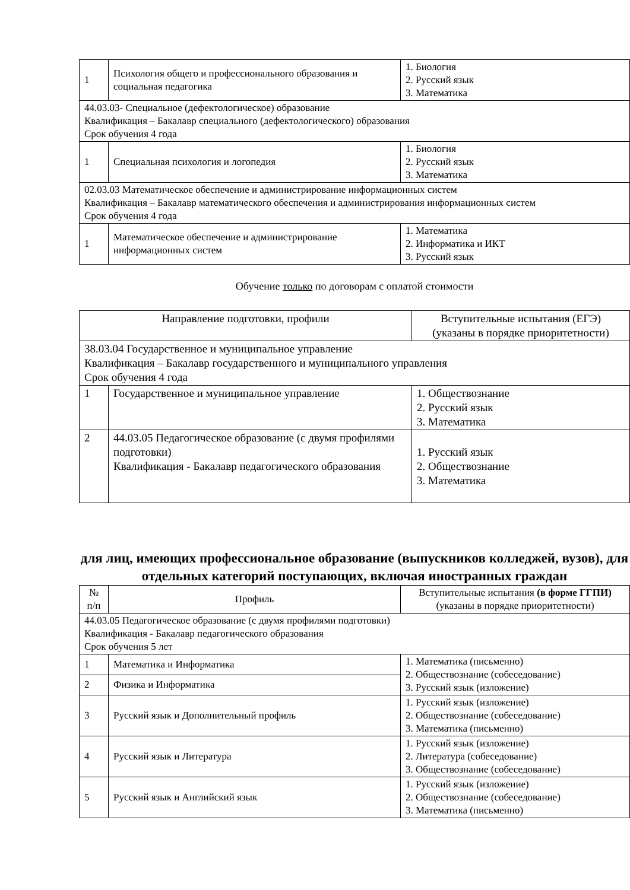| 1 | Психология общего и профессионального образования и социальная педагогика | 1. Биология 2. Русский язык 3. Математика |
| 44.03.03- Специальное (дефектологическое) образование Квалификация – Бакалавр специального (дефектологического) образования Срок обучения 4 года | | |
| 1 | Специальная психология и логопедия | 1. Биология 2. Русский язык 3. Математика |
| 02.03.03 Математическое обеспечение и администрирование информационных систем Квалификация – Бакалавр математического обеспечения и администрирования информационных систем Срок обучения 4 года | | |
| 1 | Математическое обеспечение и администрирование информационных систем | 1. Математика 2. Информатика и ИКТ 3. Русский язык |
Обучение только по договорам с оплатой стоимости
| Направление подготовки, профили | | Вступительные испытания (ЕГЭ) (указаны в порядке приоритетности) |
| --- | --- | --- |
| 38.03.04 Государственное и муниципальное управление Квалификация – Бакалавр государственного и муниципального управления Срок обучения 4 года | | |
| 1 | Государственное и муниципальное управление | 1. Обществознание 2. Русский язык 3. Математика |
| 2 | 44.03.05 Педагогическое образование (с двумя профилями подготовки) Квалификация - Бакалавр педагогического образования | 1. Русский язык 2. Обществознание 3. Математика |
для лиц, имеющих профессиональное образование (выпускников колледжей, вузов), для отдельных категорий поступающих, включая иностранных граждан
| № п/п | Профиль | Вступительные испытания (в форме ГГПИ) (указаны в порядке приоритетности) |
| --- | --- | --- |
| 44.03.05 Педагогическое образование (с двумя профилями подготовки) Квалификация - Бакалавр педагогического образования Срок обучения 5 лет | | |
| 1 | Математика и Информатика | 1. Математика (письменно) 2. Обществознание (собеседование) 3. Русский язык (изложение) |
| 2 | Физика и Информатика | |
| 3 | Русский язык и Дополнительный профиль | 1. Русский язык (изложение) 2. Обществознание (собеседование) 3. Математика (письменно) |
| 4 | Русский язык и Литература | 1. Русский язык (изложение) 2. Литература (собеседование) 3. Обществознание (собеседование) |
| 5 | Русский язык и Английский язык | 1. Русский язык (изложение) 2. Обществознание (собеседование) 3. Математика (письменно) |